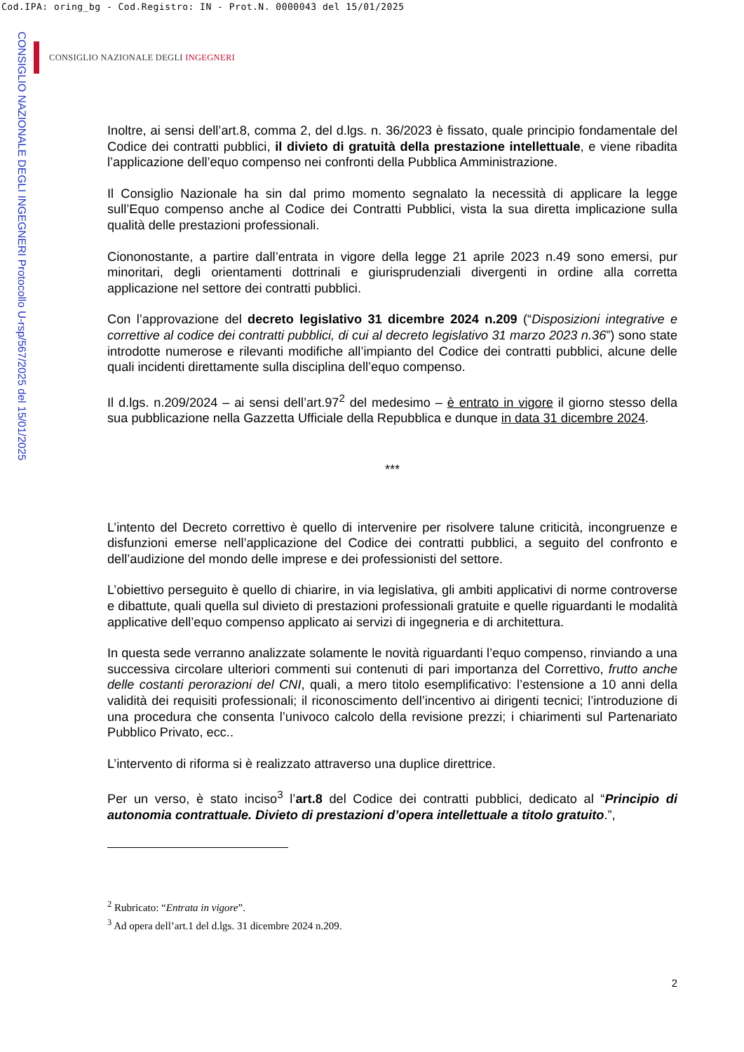Cod.IPA: oring_bg - Cod.Registro: IN - Prot.N. 0000043 del 15/01/2025
CONSIGLIO NAZIONALE DEGLI INGEGNERI Protocollo U-rsp/567/2025 del 15/01/2025
CONSIGLIO NAZIONALE DEGLI INGEGNERI
Inoltre, ai sensi dell’art.8, comma 2, del d.lgs. n. 36/2023 è fissato, quale principio fondamentale del Codice dei contratti pubblici, il divieto di gratuità della prestazione intellettuale, e viene ribadita l’applicazione dell’equo compenso nei confronti della Pubblica Amministrazione.
Il Consiglio Nazionale ha sin dal primo momento segnalato la necessità di applicare la legge sull’Equo compenso anche al Codice dei Contratti Pubblici, vista la sua diretta implicazione sulla qualità delle prestazioni professionali.
Ciononostante, a partire dall’entrata in vigore della legge 21 aprile 2023 n.49 sono emersi, pur minoritari, degli orientamenti dottrinali e giurisprudenziali divergenti in ordine alla corretta applicazione nel settore dei contratti pubblici.
Con l’approvazione del decreto legislativo 31 dicembre 2024 n.209 (“Disposizioni integrative e correttive al codice dei contratti pubblici, di cui al decreto legislativo 31 marzo 2023 n.36”) sono state introdotte numerose e rilevanti modifiche all’impianto del Codice dei contratti pubblici, alcune delle quali incidenti direttamente sulla disciplina dell’equo compenso.
Il d.lgs. n.209/2024 – ai sensi dell’art.97<sup>2</sup> del medesimo – è entrato in vigore il giorno stesso della sua pubblicazione nella Gazzetta Ufficiale della Repubblica e dunque in data 31 dicembre 2024.
***
L’intento del Decreto correttivo è quello di intervenire per risolvere talune criticità, incongruenze e disfunzioni emerse nell’applicazione del Codice dei contratti pubblici, a seguito del confronto e dell’audizione del mondo delle imprese e dei professionisti del settore.
L’obiettivo perseguito è quello di chiarire, in via legislativa, gli ambiti applicativi di norme controverse e dibattute, quali quella sul divieto di prestazioni professionali gratuite e quelle riguardanti le modalità applicative dell’equo compenso applicato ai servizi di ingegneria e di architettura.
In questa sede verranno analizzate solamente le novità riguardanti l’equo compenso, rinviando a una successiva circolare ulteriori commenti sui contenuti di pari importanza del Correttivo, frutto anche delle costanti perorazioni del CNI, quali, a mero titolo esemplificativo: l’estensione a 10 anni della validità dei requisiti professionali; il riconoscimento dell’incentivo ai dirigenti tecnici; l’introduzione di una procedura che consenta l’univoco calcolo della revisione prezzi; i chiarimenti sul Partenariato Pubblico Privato, ecc..
L’intervento di riforma si è realizzato attraverso una duplice direttrice.
Per un verso, è stato inciso<sup>3</sup> l’art.8 del Codice dei contratti pubblici, dedicato al “Principio di autonomia contrattuale. Divieto di prestazioni d’opera intellettuale a titolo gratuito.”,
<sup>2</sup> Rubricato: “Entrata in vigore”.
<sup>3</sup> Ad opera dell’art.1 del d.lgs. 31 dicembre 2024 n.209.
2